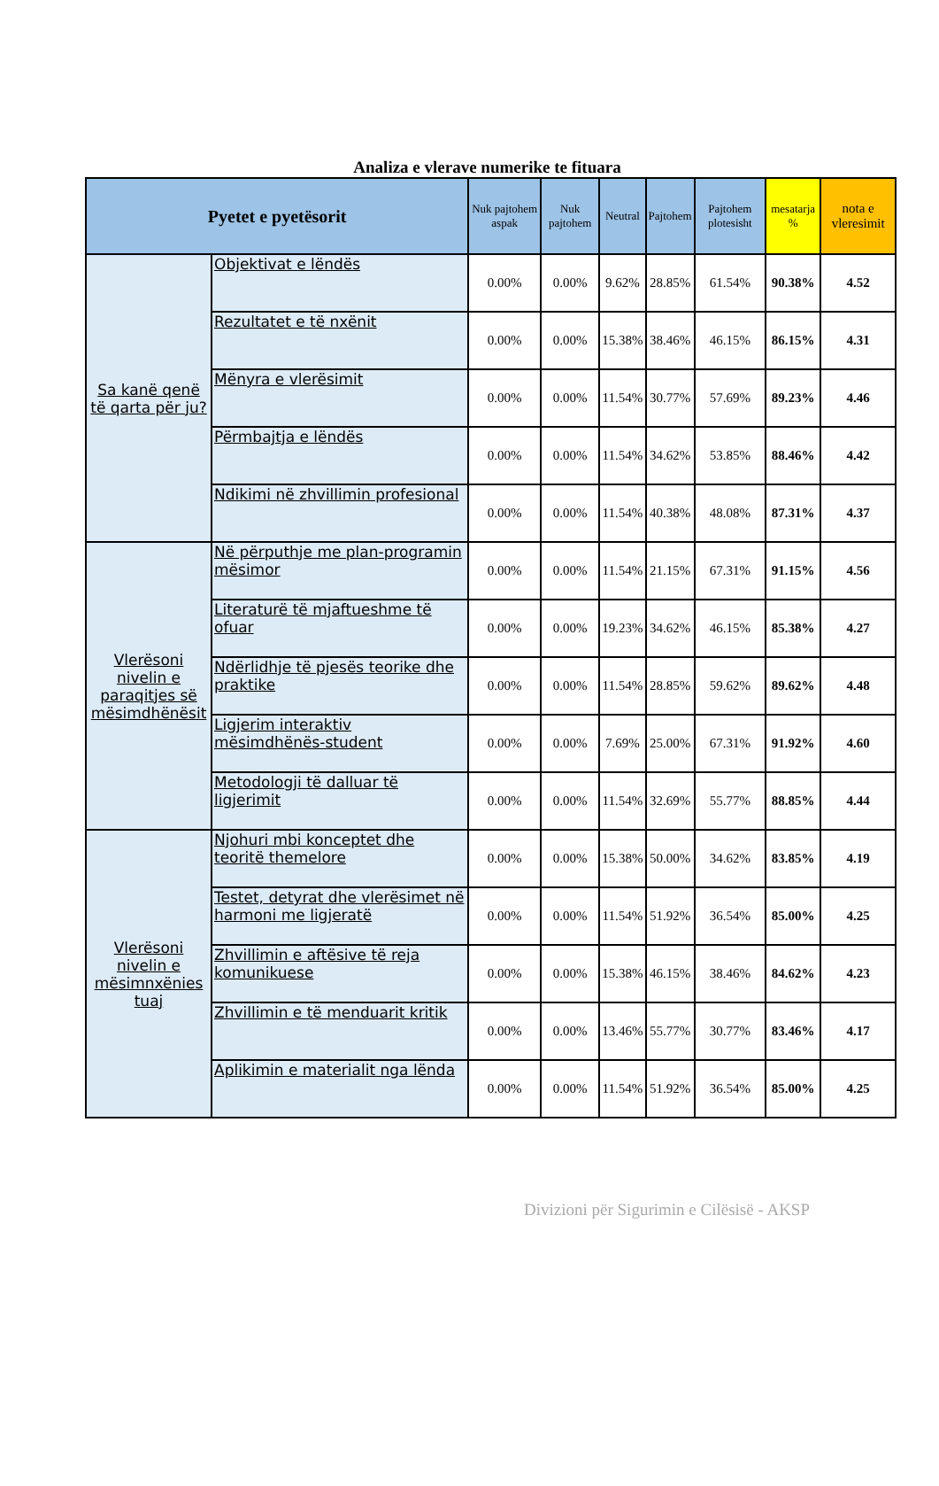Analiza e vlerave numerike te fituara
| Pyetet e pyetësorit | | Nuk pajtohem aspak | Nuk pajtohem | Neutral | Pajtohem | Pajtohem plotesisht | mesatarja % | nota e vleresimit |
| --- | --- | --- | --- | --- | --- | --- | --- | --- |
| Sa kanë qenë të qarta për ju? | Objektivat e lëndës | 0.00% | 0.00% | 9.62% | 28.85% | 61.54% | 90.38% | 4.52 |
| | Rezultatet e të nxënit | 0.00% | 0.00% | 15.38% | 38.46% | 46.15% | 86.15% | 4.31 |
| | Mënyra e vlerësimit | 0.00% | 0.00% | 11.54% | 30.77% | 57.69% | 89.23% | 4.46 |
| | Përmbajtja e lëndës | 0.00% | 0.00% | 11.54% | 34.62% | 53.85% | 88.46% | 4.42 |
| | Ndikimi në zhvillimin profesional | 0.00% | 0.00% | 11.54% | 40.38% | 48.08% | 87.31% | 4.37 |
| Vlerësoni nivelin e paraqitjes së mësimdhënësit | Në përputhje me plan-programin mësimor | 0.00% | 0.00% | 11.54% | 21.15% | 67.31% | 91.15% | 4.56 |
| | Literaturë të mjaftueshme të ofuar | 0.00% | 0.00% | 19.23% | 34.62% | 46.15% | 85.38% | 4.27 |
| | Ndërlidhje të pjesës teorike dhe praktike | 0.00% | 0.00% | 11.54% | 28.85% | 59.62% | 89.62% | 4.48 |
| | Ligjerim interaktiv mësimdhënës-student | 0.00% | 0.00% | 7.69% | 25.00% | 67.31% | 91.92% | 4.60 |
| | Metodologji të dalluar të ligjerimit | 0.00% | 0.00% | 11.54% | 32.69% | 55.77% | 88.85% | 4.44 |
| Vlerësoni nivelin e mësimnxënies tuaj | Njohuri mbi konceptet dhe teoritë themelore | 0.00% | 0.00% | 15.38% | 50.00% | 34.62% | 83.85% | 4.19 |
| | Testet, detyrat dhe vlerësimet në harmoni me ligjeratë | 0.00% | 0.00% | 11.54% | 51.92% | 36.54% | 85.00% | 4.25 |
| | Zhvillimin e aftësive të reja komunikuese | 0.00% | 0.00% | 15.38% | 46.15% | 38.46% | 84.62% | 4.23 |
| | Zhvillimin e të menduarit kritik | 0.00% | 0.00% | 13.46% | 55.77% | 30.77% | 83.46% | 4.17 |
| | Aplikimin e materialit nga lënda | 0.00% | 0.00% | 11.54% | 51.92% | 36.54% | 85.00% | 4.25 |
Divizioni për Sigurimin e Cilësisë - AKSP